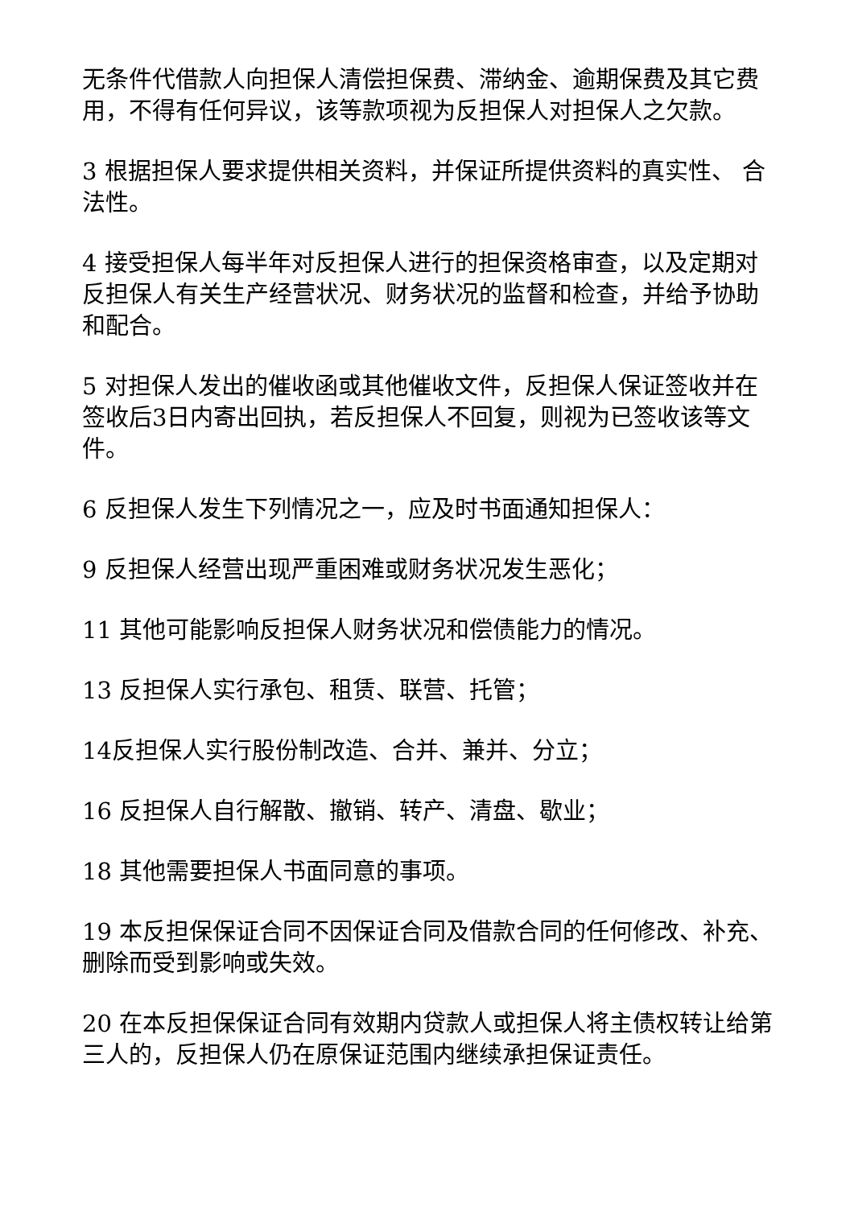无条件代借款人向担保人清偿担保费、滞纳金、逾期保费及其它费用，不得有任何异议，该等款项视为反担保人对担保人之欠款。
3 根据担保人要求提供相关资料，并保证所提供资料的真实性、 合法性。
4 接受担保人每半年对反担保人进行的担保资格审查，以及定期对反担保人有关生产经营状况、财务状况的监督和检查，并给予协助和配合。
5 对担保人发出的催收函或其他催收文件，反担保人保证签收并在签收后3日内寄出回执，若反担保人不回复，则视为已签收该等文件。
6 反担保人发生下列情况之一，应及时书面通知担保人：
9 反担保人经营出现严重困难或财务状况发生恶化；
11 其他可能影响反担保人财务状况和偿债能力的情况。
13 反担保人实行承包、租赁、联营、托管；
14反担保人实行股份制改造、合并、兼并、分立；
16 反担保人自行解散、撤销、转产、清盘、歇业；
18 其他需要担保人书面同意的事项。
19 本反担保保证合同不因保证合同及借款合同的任何修改、补充、删除而受到影响或失效。
20 在本反担保保证合同有效期内贷款人或担保人将主债权转让给第三人的，反担保人仍在原保证范围内继续承担保证责任。